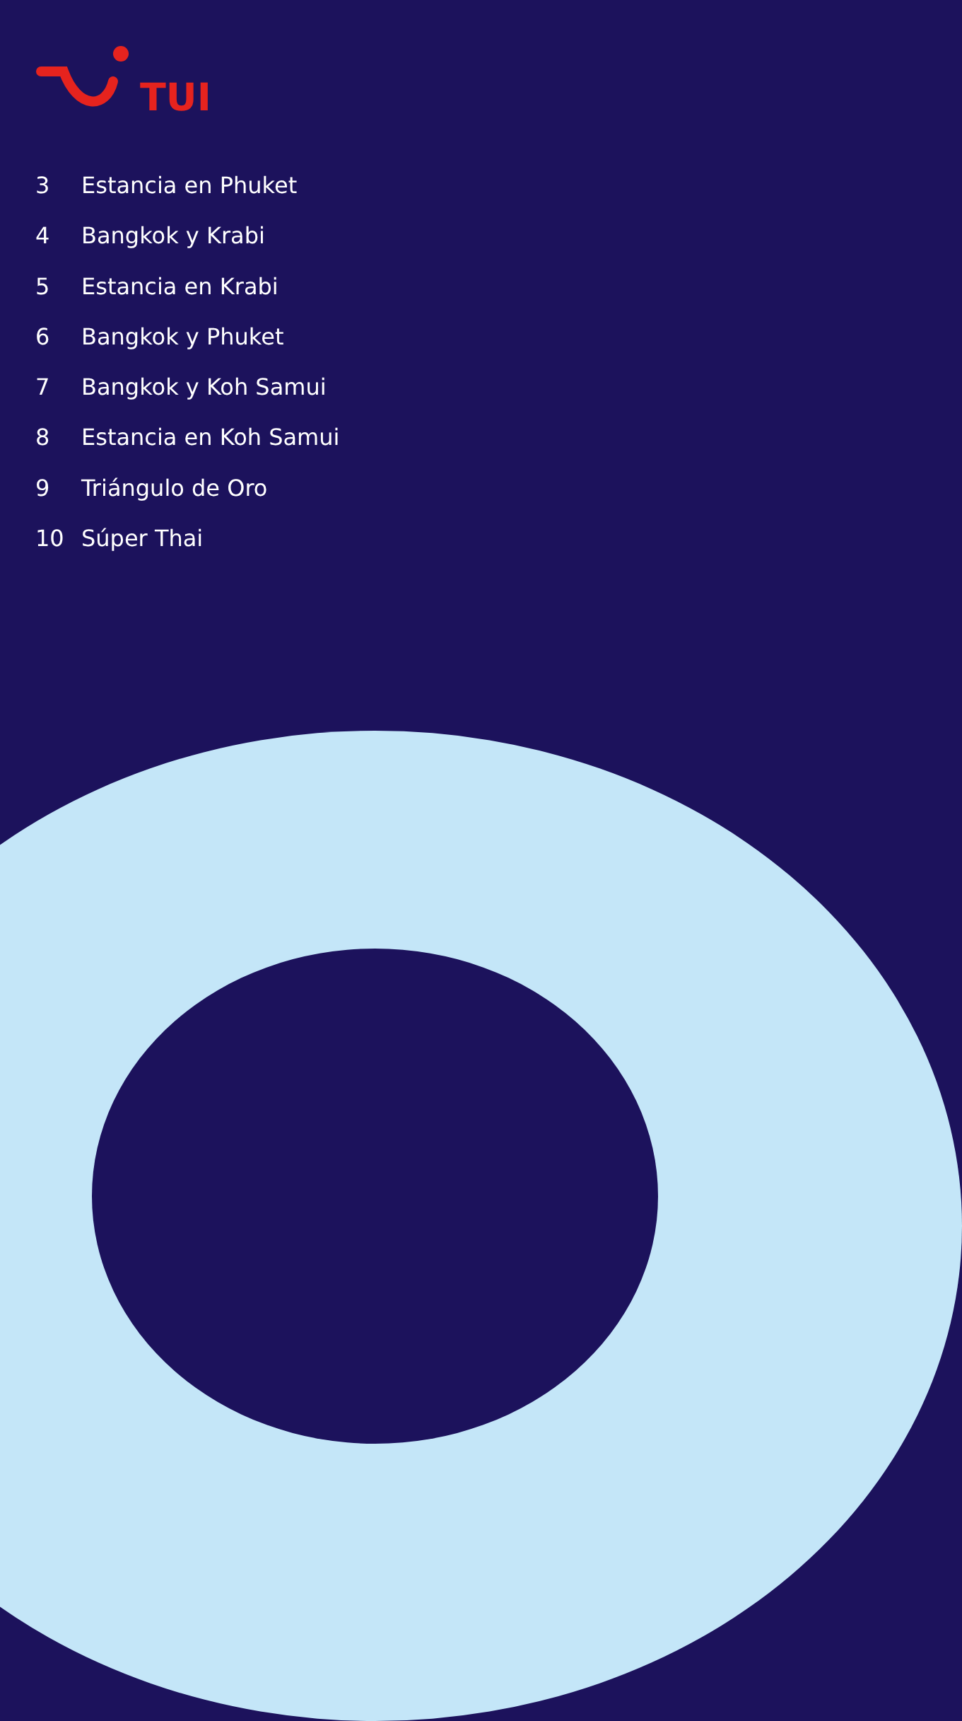TUI
3 Estancia en Phuket
4 Bangkok y Krabi
5 Estancia en Krabi
6 Bangkok y Phuket
7 Bangkok y Koh Samui
8 Estancia en Koh Samui
9 Triángulo de Oro
10 Súper Thai